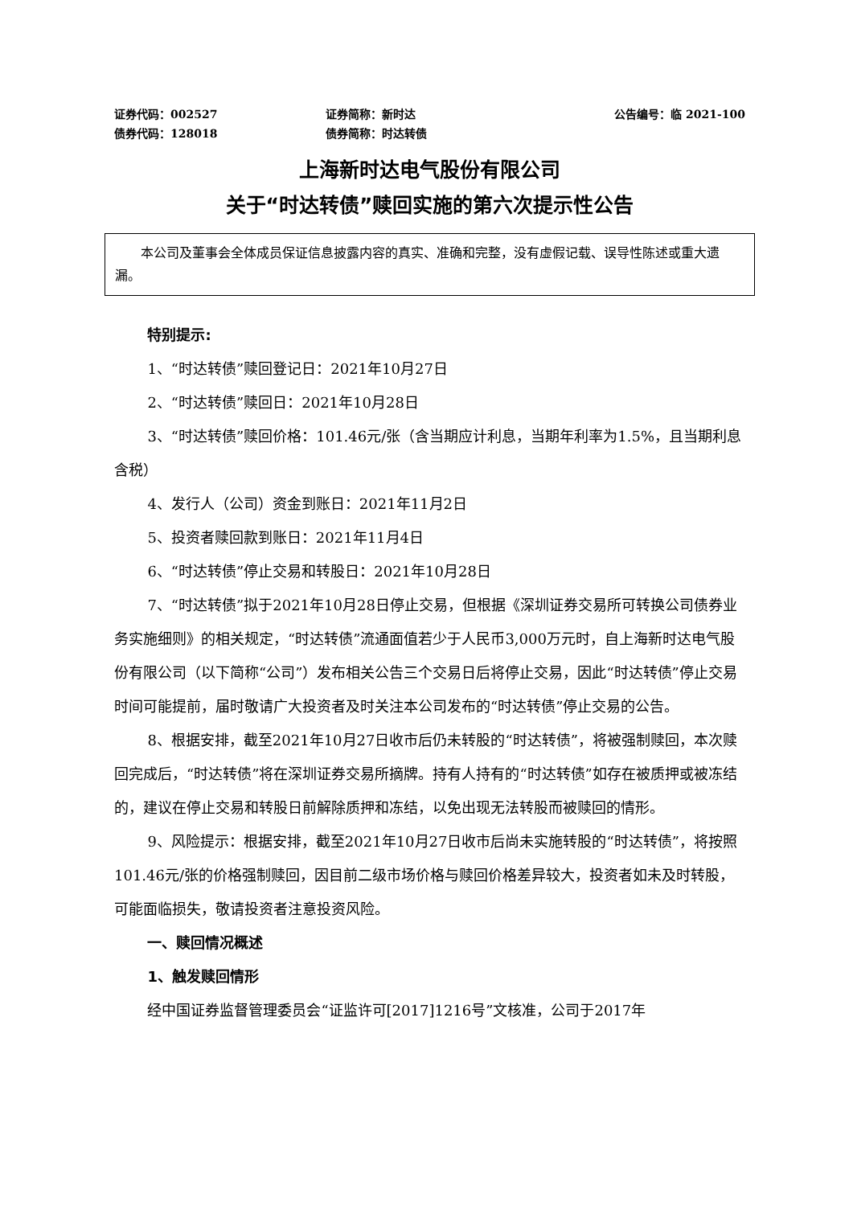证券代码：002527 证券简称：新时达 公告编号：临 2021-100
债券代码：128018 债券简称：时达转债
上海新时达电气股份有限公司
关于“时达转债”赎回实施的第六次提示性公告
本公司及董事会全体成员保证信息披露内容的真实、准确和完整，没有虚假记载、误导性陈述或重大遗漏。
特别提示:
1、“时达转债”赎回登记日：2021年10月27日
2、“时达转债”赎回日：2021年10月28日
3、“时达转债”赎回价格：101.46元/张（含当期应计利息，当期年利率为1.5%，且当期利息含税）
4、发行人（公司）资金到账日：2021年11月2日
5、投资者赎回款到账日：2021年11月4日
6、“时达转债”停止交易和转股日：2021年10月28日
7、“时达转债”拟于2021年10月28日停止交易，但根据《深圳证券交易所可转换公司债券业务实施细则》的相关规定，“时达转债”流通面值若少于人民币3,000万元时，自上海新时达电气股份有限公司（以下简称“公司”）发布相关公告三个交易日后将停止交易，因此“时达转债”停止交易时间可能提前，届时敬请广大投资者及时关注本公司发布的“时达转债”停止交易的公告。
8、根据安排，截至2021年10月27日收市后仍未转股的“时达转债”，将被强制赎回，本次赎回完成后，“时达转债”将在深圳证券交易所摘牌。持有人持有的“时达转债”如存在被质押或被冻结的，建议在停止交易和转股日前解除质押和冻结，以免出现无法转股而被赎回的情形。
9、风险提示：根据安排，截至2021年10月27日收市后尚未实施转股的“时达转债”，将按照101.46元/张的价格强制赎回，因目前二级市场价格与赎回价格差异较大，投资者如未及时转股，可能面临损失，敬请投资者注意投资风险。
一、赎回情况概述
1、触发赎回情形
经中国证券监督管理委员会“证监许可[2017]1216号”文核准，公司于2017年